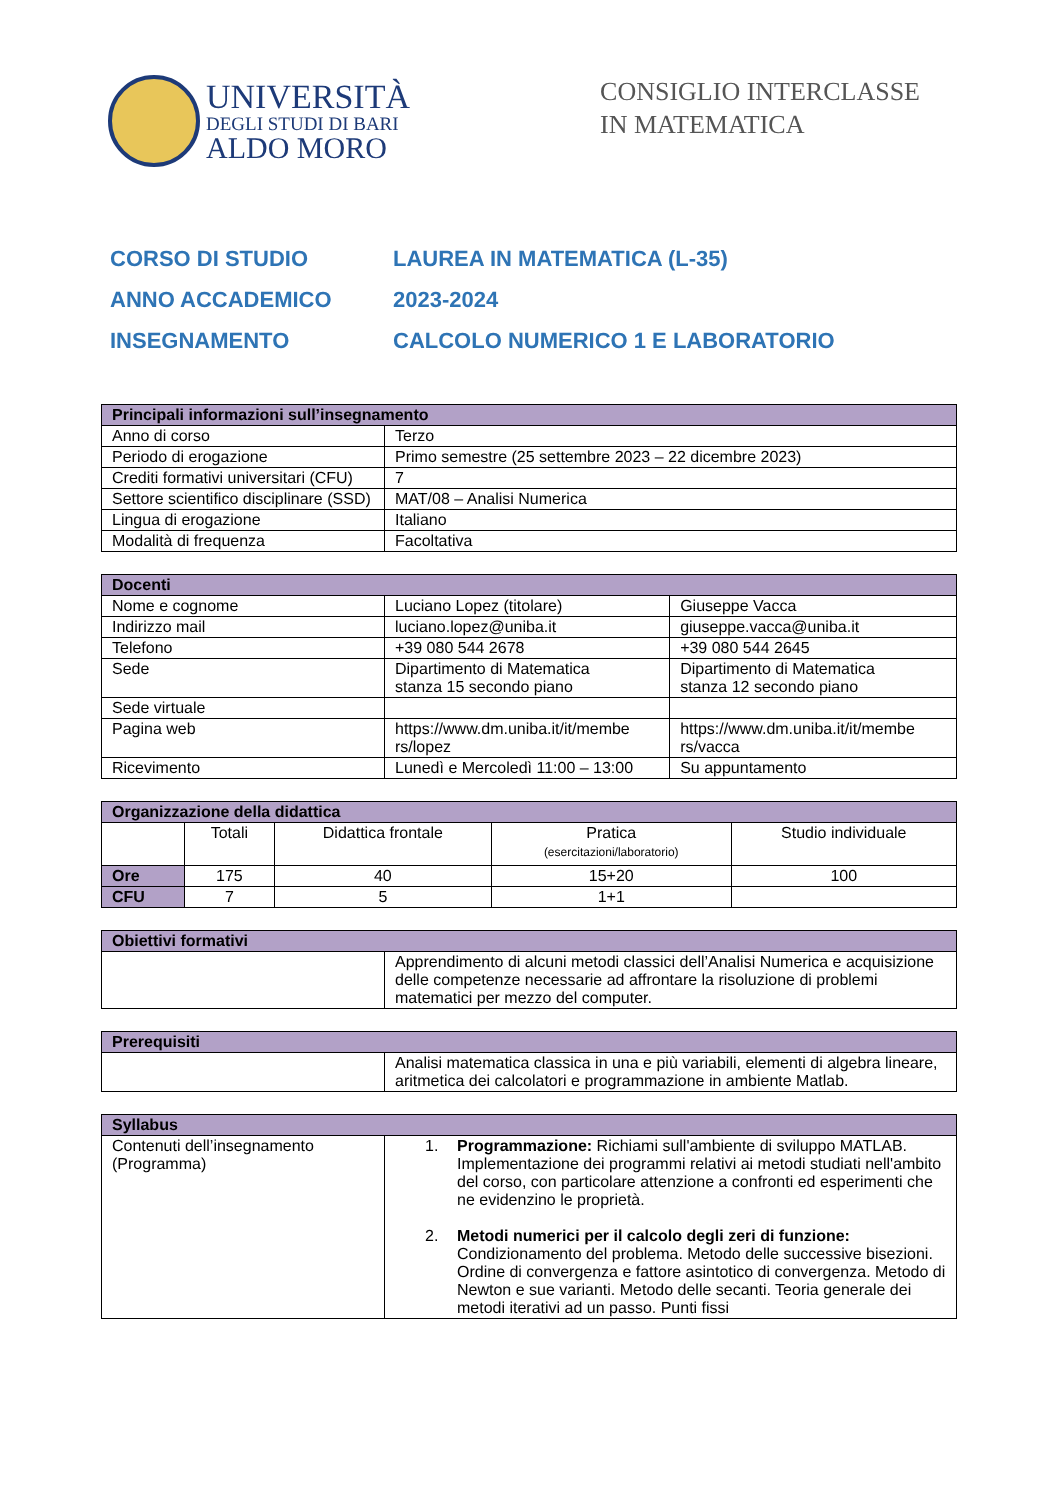UNIVERSITÀ
DEGLI STUDI DI BARI
ALDO MORO
CONSIGLIO INTERCLASSE
IN MATEMATICA
CORSO DI STUDIO LAUREA IN MATEMATICA (L-35)
ANNO ACCADEMICO 2023-2024
INSEGNAMENTO CALCOLO NUMERICO 1 E LABORATORIO
| Principali informazioni sull’insegnamento | |
| --- | --- |
| Anno di corso | Terzo |
| Periodo di erogazione | Primo semestre (25 settembre 2023 – 22 dicembre 2023) |
| Crediti formativi universitari (CFU) | 7 |
| Settore scientifico disciplinare (SSD) | MAT/08 – Analisi Numerica |
| Lingua di erogazione | Italiano |
| Modalità di frequenza | Facoltativa |
| Docenti | | |
| --- | --- | --- |
| Nome e cognome | Luciano Lopez (titolare) | Giuseppe Vacca |
| Indirizzo mail | luciano.lopez@uniba.it | giuseppe.vacca@uniba.it |
| Telefono | +39 080 544 2678 | +39 080 544 2645 |
| Sede | Dipartimento di Matematica stanza 15 secondo piano | Dipartimento di Matematica stanza 12 secondo piano |
| Sede virtuale | | |
| Pagina web | https://www.dm.uniba.it/it/membe rs/lopez | https://www.dm.uniba.it/it/membe rs/vacca |
| Ricevimento | Lunedì e Mercoledì 11:00 – 13:00 | Su appuntamento |
| Organizzazione della didattica | | | | |
| --- | --- | --- | --- | --- |
| | Totali | Didattica frontale | Pratica (esercitazioni/laboratorio) | Studio individuale |
| Ore | 175 | 40 | 15+20 | 100 |
| CFU | 7 | 5 | 1+1 | |
| Obiettivi formativi | |
| --- | --- |
| | Apprendimento di alcuni metodi classici dell’Analisi Numerica e acquisizione delle competenze necessarie ad affrontare la risoluzione di problemi matematici per mezzo del computer. |
| Prerequisiti | |
| --- | --- |
| | Analisi matematica classica in una e più variabili, elementi di algebra lineare, aritmetica dei calcolatori e programmazione in ambiente Matlab. |
| Syllabus | |
| --- | --- |
| Contenuti dell’insegnamento (Programma) | 1. Programmazione: Richiami sull'ambiente di sviluppo MATLAB. Implementazione dei programmi relativi ai metodi studiati nell'ambito del corso, con particolare attenzione a confronti ed esperimenti che ne evidenzino le proprietà. 2. Metodi numerici per il calcolo degli zeri di funzione: Condizionamento del problema. Metodo delle successive bisezioni. Ordine di convergenza e fattore asintotico di convergenza. Metodo di Newton e sue varianti. Metodo delle secanti. Teoria generale dei metodi iterativi ad un passo. Punti fissi |